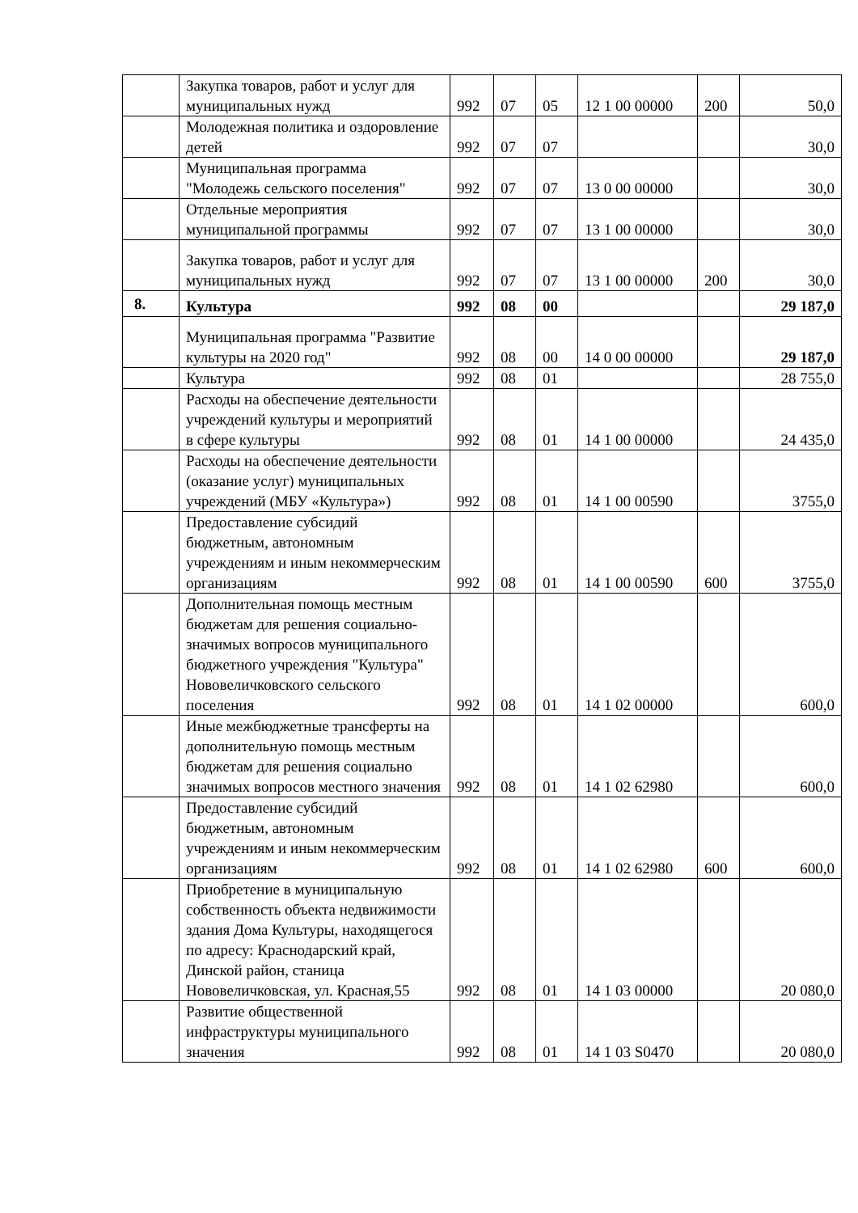| | Закупка товаров, работ и услуг для муниципальных нужд | 992 | 07 | 05 | 12 1 00 00000 | 200 | 50,0 |
| | Молодежная политика и оздоровление детей | 992 | 07 | 07 | | | 30,0 |
| | Муниципальная программа "Молодежь сельского поселения" | 992 | 07 | 07 | 13 0 00 00000 | | 30,0 |
| | Отдельные мероприятия муниципальной программы | 992 | 07 | 07 | 13 1 00 00000 | | 30,0 |
| | Закупка товаров, работ и услуг для муниципальных нужд | 992 | 07 | 07 | 13 1 00 00000 | 200 | 30,0 |
| 8. | Культура | 992 | 08 | 00 | | | 29 187,0 |
| | Муниципальная программа "Развитие культуры на 2020 год" | 992 | 08 | 00 | 14 0 00 00000 | | 29 187,0 |
| | Культура | 992 | 08 | 01 | | | 28 755,0 |
| | Расходы на обеспечение деятельности учреждений культуры и мероприятий в сфере культуры | 992 | 08 | 01 | 14 1 00 00000 | | 24 435,0 |
| | Расходы на обеспечение деятельности (оказание услуг) муниципальных учреждений (МБУ «Культура») | 992 | 08 | 01 | 14 1 00 00590 | | 3755,0 |
| | Предоставление субсидий бюджетным, автономным учреждениям и иным некоммерческим организациям | 992 | 08 | 01 | 14 1 00 00590 | 600 | 3755,0 |
| | Дополнительная помощь местным бюджетам для решения социально- значимых вопросов муниципального бюджетного учреждения "Культура" Нововеличковского сельского поселения | 992 | 08 | 01 | 14 1 02 00000 | | 600,0 |
| | Иные межбюджетные трансферты на дополнительную помощь местным бюджетам для решения социально значимых вопросов местного значения | 992 | 08 | 01 | 14 1 02 62980 | | 600,0 |
| | Предоставление субсидий бюджетным, автономным учреждениям и иным некоммерческим организациям | 992 | 08 | 01 | 14 1 02 62980 | 600 | 600,0 |
| | Приобретение в муниципальную собственность объекта недвижимости здания Дома Культуры, находящегося по адресу: Краснодарский край, Динской район, станица Нововеличковская, ул. Красная,55 | 992 | 08 | 01 | 14 1 03 00000 | | 20 080,0 |
| | Развитие общественной инфраструктуры муниципального значения | 992 | 08 | 01 | 14 1 03 S0470 | | 20 080,0 |